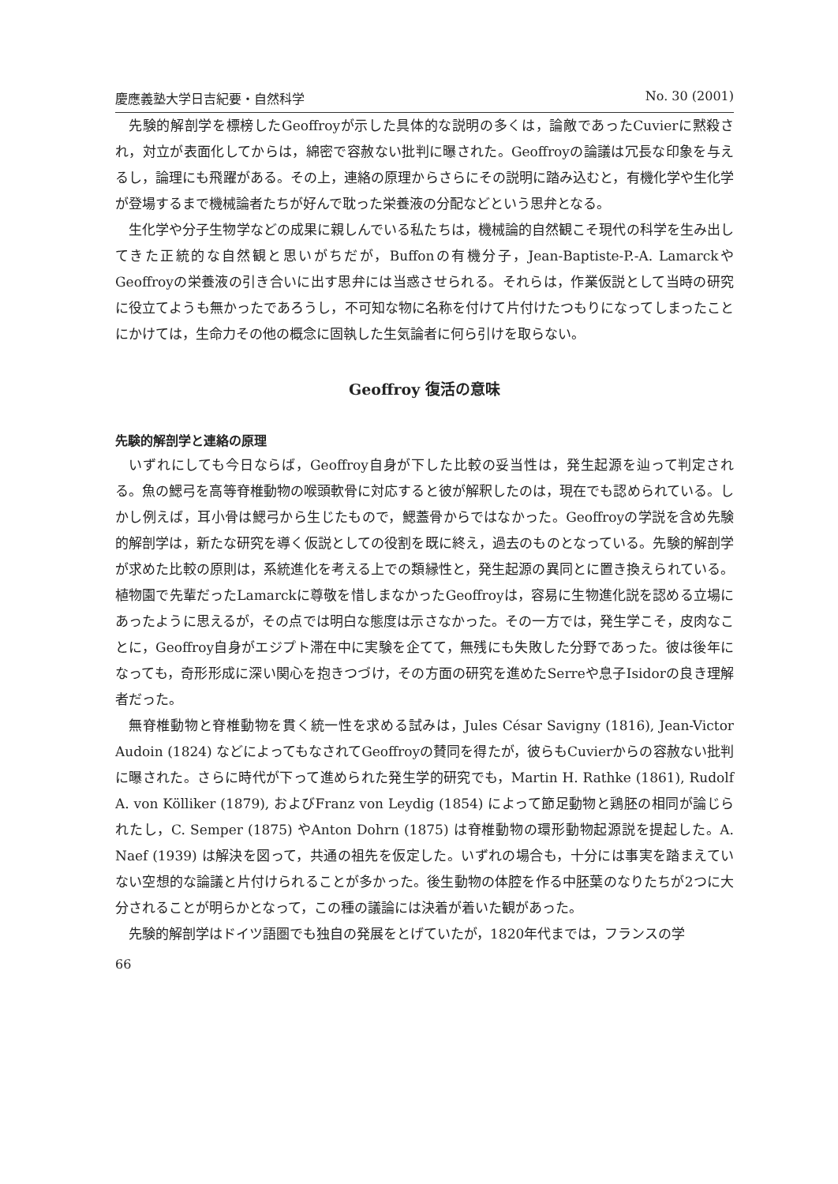慶應義塾大学日吉紀要・自然科学 No. 30 (2001)
先験的解剖学を標榜したGeoffroyが示した具体的な説明の多くは，論敵であったCuvierに黙殺され，対立が表面化してからは，綿密で容赦ない批判に曝された。Geoffroyの論議は冗長な印象を与えるし，論理にも飛躍がある。その上，連絡の原理からさらにその説明に踏み込むと，有機化学や生化学が登場するまで機械論者たちが好んで耽った栄養液の分配などという思弁となる。
生化学や分子生物学などの成果に親しんでいる私たちは，機械論的自然観こそ現代の科学を生み出してきた正統的な自然観と思いがちだが，Buffonの有機分子，Jean-Baptiste-P.-A. LamarckやGeoffroyの栄養液の引き合いに出す思弁には当惑させられる。それらは，作業仮説として当時の研究に役立てようも無かったであろうし，不可知な物に名称を付けて片付けたつもりになってしまったことにかけては，生命力その他の概念に固執した生気論者に何ら引けを取らない。
Geoffroy 復活の意味
先験的解剖学と連絡の原理
いずれにしても今日ならば，Geoffroy自身が下した比較の妥当性は，発生起源を辿って判定される。魚の鰓弓を高等脊椎動物の喉頭軟骨に対応すると彼が解釈したのは，現在でも認められている。しかし例えば，耳小骨は鰓弓から生じたもので，鰓蓋骨からではなかった。Geoffroyの学説を含め先験的解剖学は，新たな研究を導く仮説としての役割を既に終え，過去のものとなっている。先験的解剖学が求めた比較の原則は，系統進化を考える上での類縁性と，発生起源の異同とに置き換えられている。植物園で先輩だったLamarckに尊敬を惜しまなかったGeoffroyは，容易に生物進化説を認める立場にあったように思えるが，その点では明白な態度は示さなかった。その一方では，発生学こそ，皮肉なことに，Geoffroy自身がエジプト滞在中に実験を企てて，無残にも失敗した分野であった。彼は後年になっても，奇形形成に深い関心を抱きつづけ，その方面の研究を進めたSerreや息子Isidorの良き理解者だった。
無脊椎動物と脊椎動物を貫く統一性を求める試みは，Jules César Savigny (1816), Jean-Victor Audoin (1824) などによってもなされてGeoffroyの賛同を得たが，彼らもCuvierからの容赦ない批判に曝された。さらに時代が下って進められた発生学的研究でも，Martin H. Rathke (1861), Rudolf A. von Kölliker (1879), およびFranz von Leydig (1854) によって節足動物と鶏胚の相同が論じられたし，C. Semper (1875) やAnton Dohrn (1875) は脊椎動物の環形動物起源説を提起した。A. Naef (1939) は解決を図って，共通の祖先を仮定した。いずれの場合も，十分には事実を踏まえていない空想的な論議と片付けられることが多かった。後生動物の体腔を作る中胚葉のなりたちが2つに大分されることが明らかとなって，この種の議論には決着が着いた観があった。
先験的解剖学はドイツ語圏でも独自の発展をとげていたが，1820年代までは，フランスの学
66